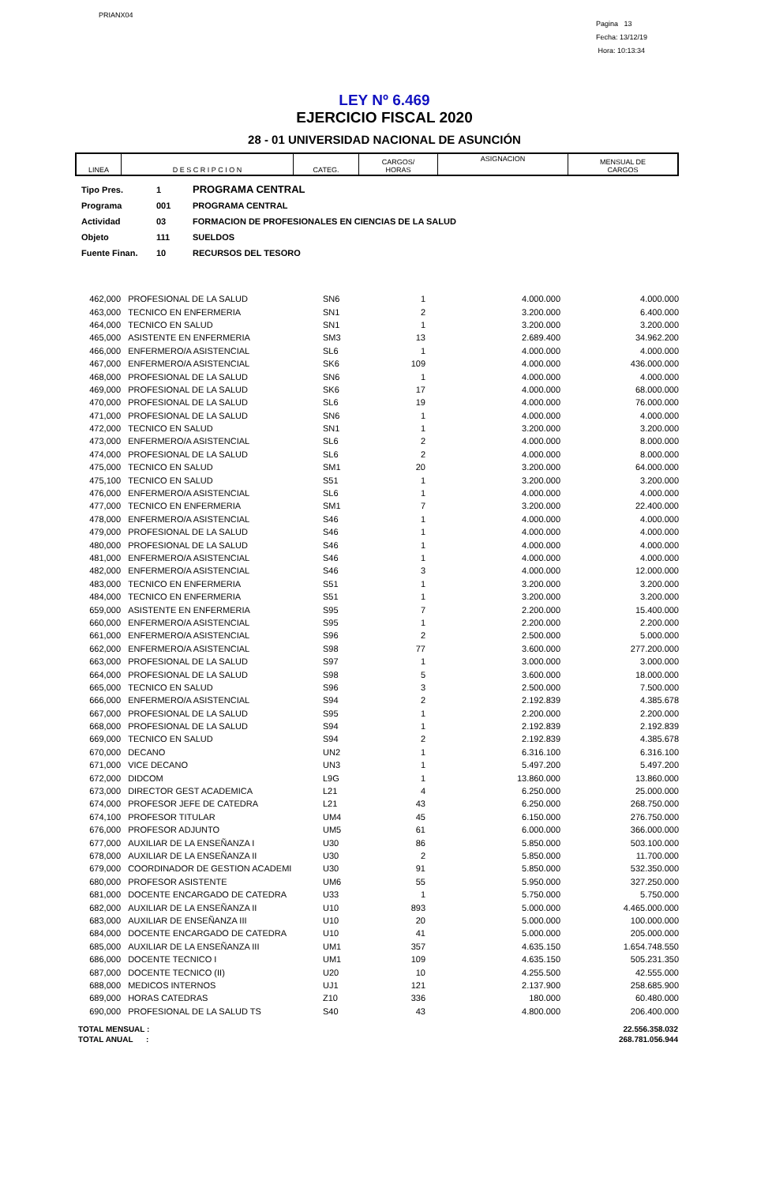PRIANX04
Pagina 13
Fecha: 13/12/19
Hora: 10:13:34
LEY Nº 6.469
EJERCICIO FISCAL 2020
28 - 01 UNIVERSIDAD NACIONAL DE ASUNCIÓN
| LINEA | D E S C R I P C I O N | CATEG. | CARGOS/ HORAS | ASIGNACION | MENSUAL DE CARGOS |
| Tipo Pres. | 1 | PROGRAMA CENTRAL |
| Programa | 001 | PROGRAMA CENTRAL |
| Actividad | 03 | FORMACION DE PROFESIONALES EN CIENCIAS DE LA SALUD |
| Objeto | 111 | SUELDOS |
| Fuente Finan. | 10 | RECURSOS DEL TESORO |
| 462,000 | PROFESIONAL DE LA SALUD | SN6 | 1 | 4.000.000 | 4.000.000 |
| 463,000 | TECNICO EN ENFERMERIA | SN1 | 2 | 3.200.000 | 6.400.000 |
| 464,000 | TECNICO EN SALUD | SN1 | 1 | 3.200.000 | 3.200.000 |
| 465,000 | ASISTENTE EN ENFERMERIA | SM3 | 13 | 2.689.400 | 34.962.200 |
| 466,000 | ENFERMERO/A ASISTENCIAL | SL6 | 1 | 4.000.000 | 4.000.000 |
| 467,000 | ENFERMERO/A ASISTENCIAL | SK6 | 109 | 4.000.000 | 436.000.000 |
| 468,000 | PROFESIONAL DE LA SALUD | SN6 | 1 | 4.000.000 | 4.000.000 |
| 469,000 | PROFESIONAL DE LA SALUD | SK6 | 17 | 4.000.000 | 68.000.000 |
| 470,000 | PROFESIONAL DE LA SALUD | SL6 | 19 | 4.000.000 | 76.000.000 |
| 471,000 | PROFESIONAL DE LA SALUD | SN6 | 1 | 4.000.000 | 4.000.000 |
| 472,000 | TECNICO EN SALUD | SN1 | 1 | 3.200.000 | 3.200.000 |
| 473,000 | ENFERMERO/A ASISTENCIAL | SL6 | 2 | 4.000.000 | 8.000.000 |
| 474,000 | PROFESIONAL DE LA SALUD | SL6 | 2 | 4.000.000 | 8.000.000 |
| 475,000 | TECNICO EN SALUD | SM1 | 20 | 3.200.000 | 64.000.000 |
| 475,100 | TECNICO EN SALUD | S51 | 1 | 3.200.000 | 3.200.000 |
| 476,000 | ENFERMERO/A ASISTENCIAL | SL6 | 1 | 4.000.000 | 4.000.000 |
| 477,000 | TECNICO EN ENFERMERIA | SM1 | 7 | 3.200.000 | 22.400.000 |
| 478,000 | ENFERMERO/A ASISTENCIAL | S46 | 1 | 4.000.000 | 4.000.000 |
| 479,000 | PROFESIONAL DE LA SALUD | S46 | 1 | 4.000.000 | 4.000.000 |
| 480,000 | PROFESIONAL DE LA SALUD | S46 | 1 | 4.000.000 | 4.000.000 |
| 481,000 | ENFERMERO/A ASISTENCIAL | S46 | 1 | 4.000.000 | 4.000.000 |
| 482,000 | ENFERMERO/A ASISTENCIAL | S46 | 3 | 4.000.000 | 12.000.000 |
| 483,000 | TECNICO EN ENFERMERIA | S51 | 1 | 3.200.000 | 3.200.000 |
| 484,000 | TECNICO EN ENFERMERIA | S51 | 1 | 3.200.000 | 3.200.000 |
| 659,000 | ASISTENTE EN ENFERMERIA | S95 | 7 | 2.200.000 | 15.400.000 |
| 660,000 | ENFERMERO/A ASISTENCIAL | S95 | 1 | 2.200.000 | 2.200.000 |
| 661,000 | ENFERMERO/A ASISTENCIAL | S96 | 2 | 2.500.000 | 5.000.000 |
| 662,000 | ENFERMERO/A ASISTENCIAL | S98 | 77 | 3.600.000 | 277.200.000 |
| 663,000 | PROFESIONAL DE LA SALUD | S97 | 1 | 3.000.000 | 3.000.000 |
| 664,000 | PROFESIONAL DE LA SALUD | S98 | 5 | 3.600.000 | 18.000.000 |
| 665,000 | TECNICO EN SALUD | S96 | 3 | 2.500.000 | 7.500.000 |
| 666,000 | ENFERMERO/A ASISTENCIAL | S94 | 2 | 2.192.839 | 4.385.678 |
| 667,000 | PROFESIONAL DE LA SALUD | S95 | 1 | 2.200.000 | 2.200.000 |
| 668,000 | PROFESIONAL DE LA SALUD | S94 | 1 | 2.192.839 | 2.192.839 |
| 669,000 | TECNICO EN SALUD | S94 | 2 | 2.192.839 | 4.385.678 |
| 670,000 | DECANO | UN2 | 1 | 6.316.100 | 6.316.100 |
| 671,000 | VICE DECANO | UN3 | 1 | 5.497.200 | 5.497.200 |
| 672,000 | DIDCOM | L9G | 1 | 13.860.000 | 13.860.000 |
| 673,000 | DIRECTOR GEST ACADEMICA | L21 | 4 | 6.250.000 | 25.000.000 |
| 674,000 | PROFESOR JEFE DE CATEDRA | L21 | 43 | 6.250.000 | 268.750.000 |
| 674,100 | PROFESOR TITULAR | UM4 | 45 | 6.150.000 | 276.750.000 |
| 676,000 | PROFESOR ADJUNTO | UM5 | 61 | 6.000.000 | 366.000.000 |
| 677,000 | AUXILIAR DE LA ENSEÑANZA I | U30 | 86 | 5.850.000 | 503.100.000 |
| 678,000 | AUXILIAR DE LA ENSEÑANZA II | U30 | 2 | 5.850.000 | 11.700.000 |
| 679,000 | COORDINADOR DE GESTION ACADEMI | U30 | 91 | 5.850.000 | 532.350.000 |
| 680,000 | PROFESOR ASISTENTE | UM6 | 55 | 5.950.000 | 327.250.000 |
| 681,000 | DOCENTE ENCARGADO DE CATEDRA | U33 | 1 | 5.750.000 | 5.750.000 |
| 682,000 | AUXILIAR DE LA ENSEÑANZA II | U10 | 893 | 5.000.000 | 4.465.000.000 |
| 683,000 | AUXILIAR DE ENSEÑANZA III | U10 | 20 | 5.000.000 | 100.000.000 |
| 684,000 | DOCENTE ENCARGADO DE CATEDRA | U10 | 41 | 5.000.000 | 205.000.000 |
| 685,000 | AUXILIAR DE LA ENSEÑANZA III | UM1 | 357 | 4.635.150 | 1.654.748.550 |
| 686,000 | DOCENTE TECNICO I | UM1 | 109 | 4.635.150 | 505.231.350 |
| 687,000 | DOCENTE TECNICO (II) | U20 | 10 | 4.255.500 | 42.555.000 |
| 688,000 | MEDICOS INTERNOS | UJ1 | 121 | 2.137.900 | 258.685.900 |
| 689,000 | HORAS CATEDRAS | Z10 | 336 | 180.000 | 60.480.000 |
| 690,000 | PROFESIONAL DE LA SALUD TS | S40 | 43 | 4.800.000 | 206.400.000 |
| TOTAL MENSUAL : | 22.556.358.032 |
| TOTAL ANUAL : | 268.781.056.944 |